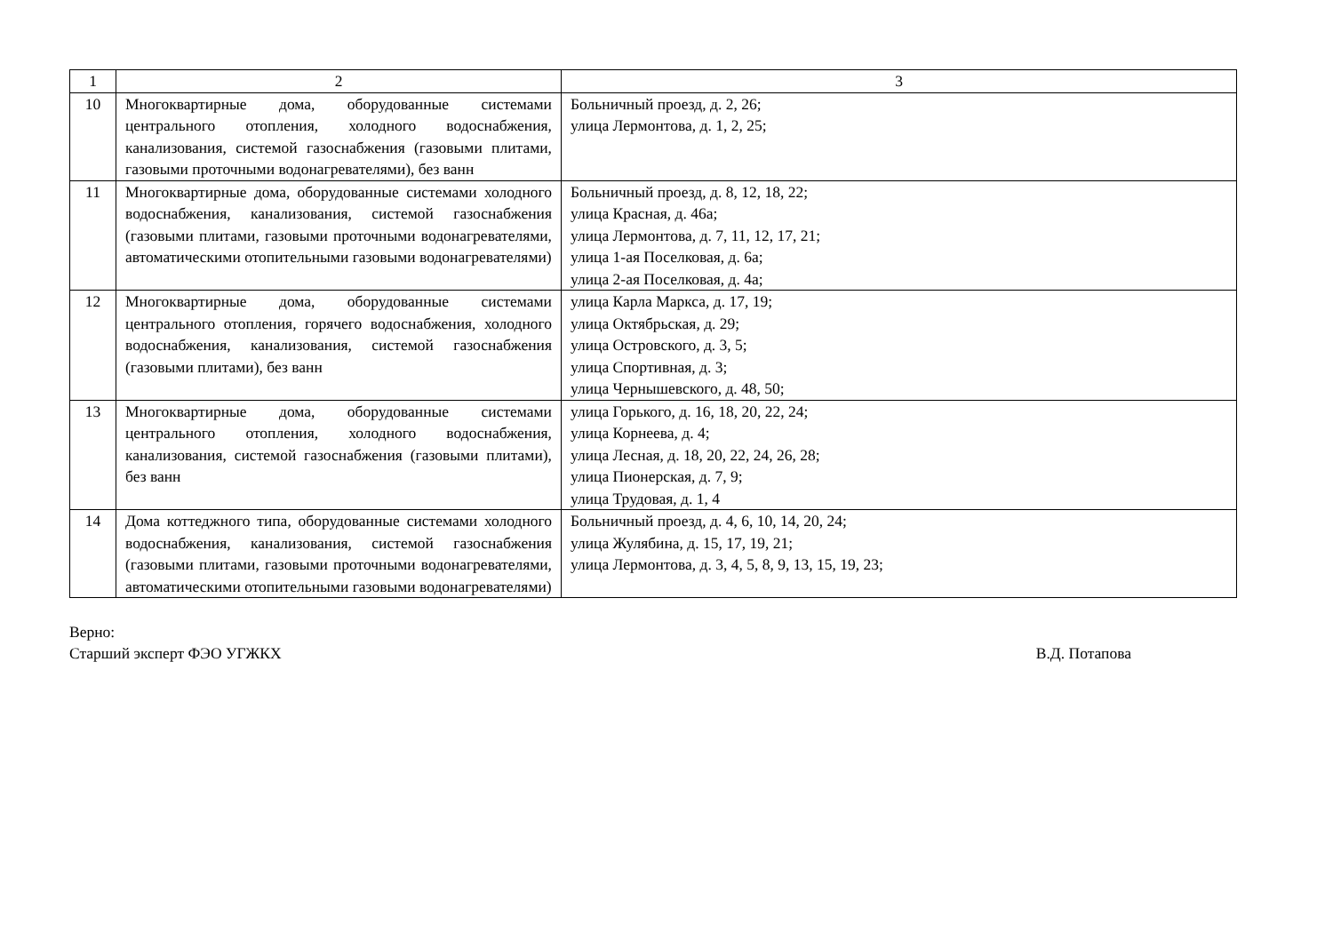| 1 | 2 | 3 |
| --- | --- | --- |
| 10 | Многоквартирные дома, оборудованные системами центрального отопления, холодного водоснабжения, канализования, системой газоснабжения (газовыми плитами, газовыми проточными водонагревателями), без ванн | Больничный проезд, д. 2, 26; улица Лермонтова, д. 1, 2, 25; |
| 11 | Многоквартирные дома, оборудованные системами холодного водоснабжения, канализования, системой газоснабжения (газовыми плитами, газовыми проточными водонагревателями, автоматическими отопительными газовыми водонагревателями) | Больничный проезд, д. 8, 12, 18, 22; улица Красная, д. 46а; улица Лермонтова, д. 7, 11, 12, 17, 21; улица 1-ая Поселковая, д. 6а; улица 2-ая Поселковая, д. 4а; |
| 12 | Многоквартирные дома, оборудованные системами центрального отопления, горячего водоснабжения, холодного водоснабжения, канализования, системой газоснабжения (газовыми плитами), без ванн | улица Карла Маркса, д. 17, 19; улица Октябрьская, д. 29; улица Островского, д. 3, 5; улица Спортивная, д. 3; улица Чернышевского, д. 48, 50; |
| 13 | Многоквартирные дома, оборудованные системами центрального отопления, холодного водоснабжения, канализования, системой газоснабжения (газовыми плитами), без ванн | улица Горького, д. 16, 18, 20, 22, 24; улица Корнеева, д. 4; улица Лесная, д. 18, 20, 22, 24, 26, 28; улица Пионерская, д. 7, 9; улица Трудовая, д. 1, 4 |
| 14 | Дома коттеджного типа, оборудованные системами холодного водоснабжения, канализования, системой газоснабжения (газовыми плитами, газовыми проточными водонагревателями, автоматическими отопительными газовыми водонагревателями) | Больничный проезд, д. 4, 6, 10, 14, 20, 24; улица Жулябина, д. 15, 17, 19, 21; улица Лермонтова, д. 3, 4, 5, 8, 9, 13, 15, 19, 23; |
Верно:
Старший эксперт ФЭО УГЖКХ В.Д. Потапова